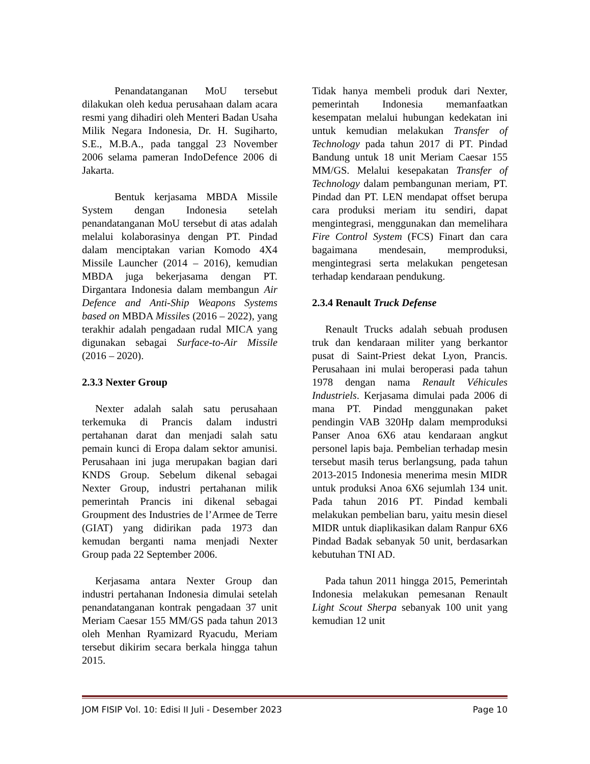Penandatanganan MoU tersebut dilakukan oleh kedua perusahaan dalam acara resmi yang dihadiri oleh Menteri Badan Usaha Milik Negara Indonesia, Dr. H. Sugiharto, S.E., M.B.A., pada tanggal 23 November 2006 selama pameran IndoDefence 2006 di Jakarta.
Bentuk kerjasama MBDA Missile System dengan Indonesia setelah penandatanganan MoU tersebut di atas adalah melalui kolaborasinya dengan PT. Pindad dalam menciptakan varian Komodo 4X4 Missile Launcher (2014 – 2016), kemudian MBDA juga bekerjasama dengan PT. Dirgantara Indonesia dalam membangun Air Defence and Anti-Ship Weapons Systems based on MBDA Missiles (2016 – 2022), yang terakhir adalah pengadaan rudal MICA yang digunakan sebagai Surface-to-Air Missile (2016 – 2020).
2.3.3 Nexter Group
Nexter adalah salah satu perusahaan terkemuka di Prancis dalam industri pertahanan darat dan menjadi salah satu pemain kunci di Eropa dalam sektor amunisi. Perusahaan ini juga merupakan bagian dari KNDS Group. Sebelum dikenal sebagai Nexter Group, industri pertahanan milik pemerintah Prancis ini dikenal sebagai Groupment des Industries de l’Armee de Terre (GIAT) yang didirikan pada 1973 dan kemudan berganti nama menjadi Nexter Group pada 22 September 2006.
Kerjasama antara Nexter Group dan industri pertahanan Indonesia dimulai setelah penandatanganan kontrak pengadaan 37 unit Meriam Caesar 155 MM/GS pada tahun 2013 oleh Menhan Ryamizard Ryacudu, Meriam tersebut dikirim secara berkala hingga tahun 2015.
Tidak hanya membeli produk dari Nexter, pemerintah Indonesia memanfaatkan kesempatan melalui hubungan kedekatan ini untuk kemudian melakukan Transfer of Technology pada tahun 2017 di PT. Pindad Bandung untuk 18 unit Meriam Caesar 155 MM/GS. Melalui kesepakatan Transfer of Technology dalam pembangunan meriam, PT. Pindad dan PT. LEN mendapat offset berupa cara produksi meriam itu sendiri, dapat mengintegrasi, menggunakan dan memelihara Fire Control System (FCS) Finart dan cara bagaimana mendesain, memproduksi, mengintegrasi serta melakukan pengetesan terhadap kendaraan pendukung.
2.3.4 Renault Truck Defense
Renault Trucks adalah sebuah produsen truk dan kendaraan militer yang berkantor pusat di Saint-Priest dekat Lyon, Prancis. Perusahaan ini mulai beroperasi pada tahun 1978 dengan nama Renault Véhicules Industriels. Kerjasama dimulai pada 2006 di mana PT. Pindad menggunakan paket pendingin VAB 320Hp dalam memproduksi Panser Anoa 6X6 atau kendaraan angkut personel lapis baja. Pembelian terhadap mesin tersebut masih terus berlangsung, pada tahun 2013-2015 Indonesia menerima mesin MIDR untuk produksi Anoa 6X6 sejumlah 134 unit. Pada tahun 2016 PT. Pindad kembali melakukan pembelian baru, yaitu mesin diesel MIDR untuk diaplikasikan dalam Ranpur 6X6 Pindad Badak sebanyak 50 unit, berdasarkan kebutuhan TNI AD.
Pada tahun 2011 hingga 2015, Pemerintah Indonesia melakukan pemesanan Renault Light Scout Sherpa sebanyak 100 unit yang kemudian 12 unit
JOM FISIP Vol. 10: Edisi II Juli - Desember 2023 Page 10